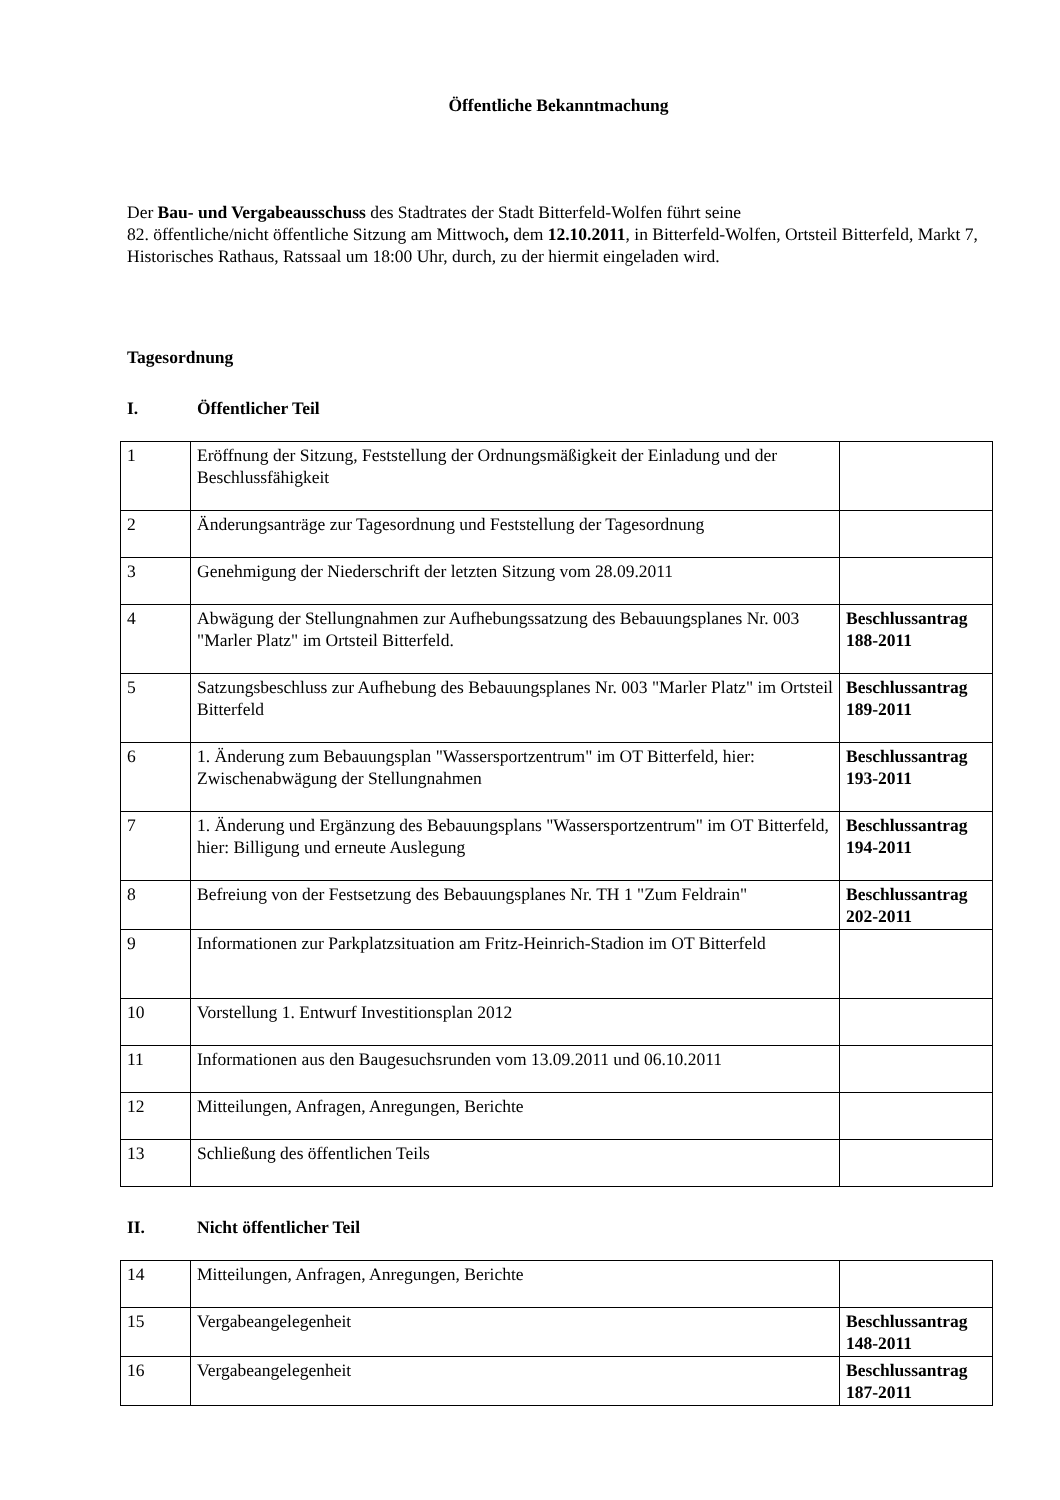Öffentliche Bekanntmachung
Der Bau- und Vergabeausschuss des Stadtrates der Stadt Bitterfeld-Wolfen führt seine
82. öffentliche/nicht öffentliche Sitzung am Mittwoch, dem 12.10.2011, in Bitterfeld-Wolfen, Ortsteil Bitterfeld, Markt 7, Historisches Rathaus, Ratssaal um 18:00 Uhr, durch, zu der hiermit eingeladen wird.
Tagesordnung
I. Öffentlicher Teil
| 1 | Eröffnung der Sitzung, Feststellung der Ordnungsmäßigkeit der Einladung und der Beschlussfähigkeit | |
| 2 | Änderungsanträge zur Tagesordnung und Feststellung der Tagesordnung | |
| 3 | Genehmigung der Niederschrift der letzten Sitzung vom 28.09.2011 | |
| 4 | Abwägung der Stellungnahmen zur Aufhebungssatzung des Bebauungsplanes Nr. 003 "Marler Platz" im Ortsteil Bitterfeld. | Beschlussantrag 188-2011 |
| 5 | Satzungsbeschluss zur Aufhebung des Bebauungsplanes Nr. 003 "Marler Platz" im Ortsteil Bitterfeld | Beschlussantrag 189-2011 |
| 6 | 1. Änderung zum Bebauungsplan "Wassersportzentrum" im OT Bitterfeld, hier: Zwischenabwägung der Stellungnahmen | Beschlussantrag 193-2011 |
| 7 | 1. Änderung und Ergänzung des Bebauungsplans "Wassersportzentrum" im OT Bitterfeld, hier: Billigung und erneute Auslegung | Beschlussantrag 194-2011 |
| 8 | Befreiung von der Festsetzung des Bebauungsplanes Nr. TH 1 "Zum Feldrain" | Beschlussantrag 202-2011 |
| 9 | Informationen zur Parkplatzsituation am Fritz-Heinrich-Stadion im OT Bitterfeld | |
| 10 | Vorstellung 1. Entwurf Investitionsplan 2012 | |
| 11 | Informationen aus den Baugesuchsrunden vom 13.09.2011 und 06.10.2011 | |
| 12 | Mitteilungen, Anfragen, Anregungen, Berichte | |
| 13 | Schließung des öffentlichen Teils | |
II. Nicht öffentlicher Teil
| 14 | Mitteilungen, Anfragen, Anregungen, Berichte | |
| 15 | Vergabeangelegenheit | Beschlussantrag 148-2011 |
| 16 | Vergabeangelegenheit | Beschlussantrag 187-2011 |